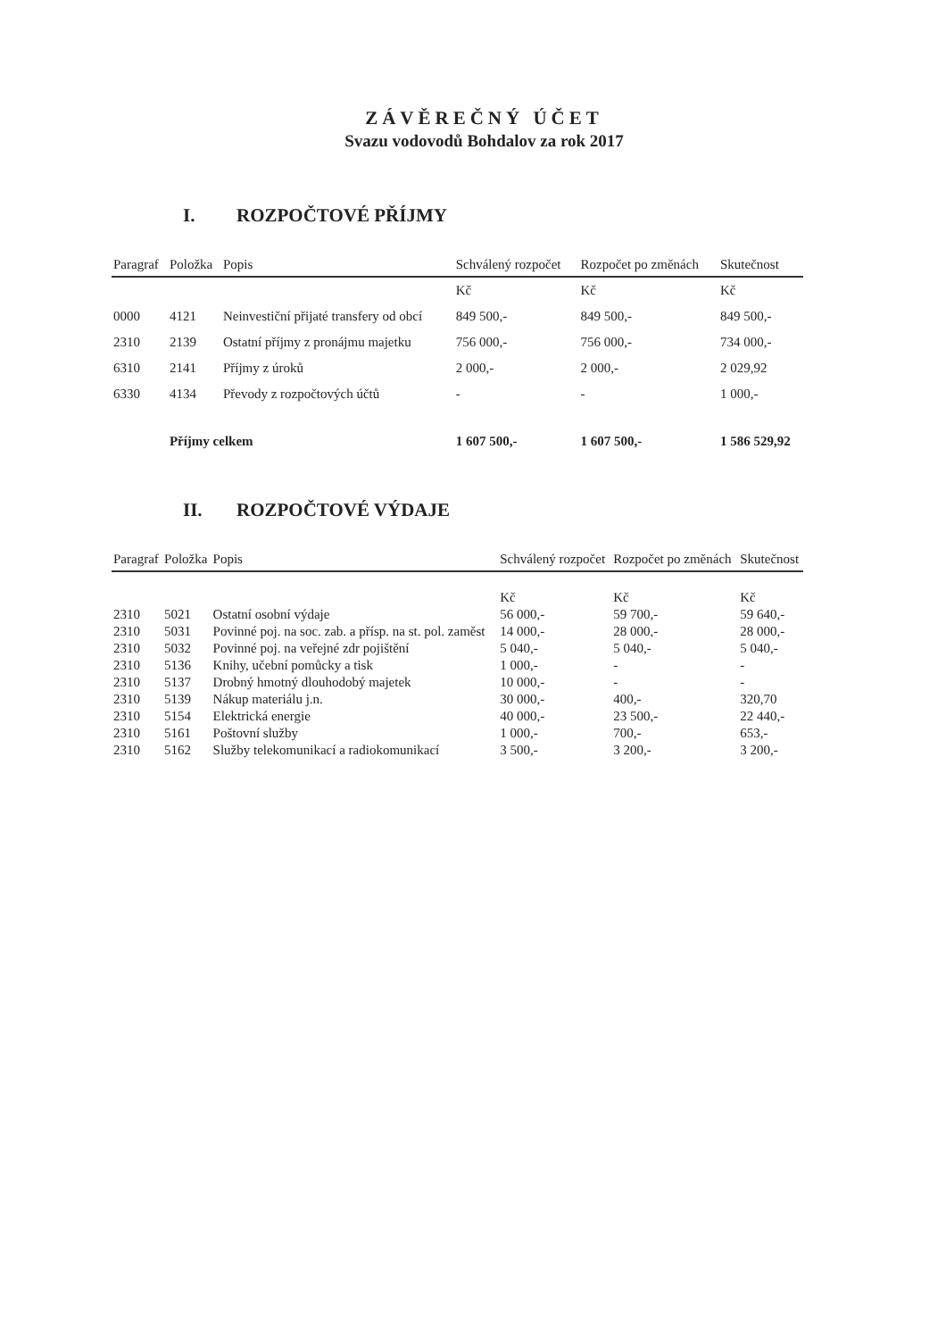ZÁVĚREČNÝ ÚČET
Svazu vodovodů Bohdalov za rok 2017
I. ROZPOČTOVÉ PŘÍJMY
| Paragraf | Položka | Popis | Schválený rozpočet | Rozpočet po změnách | Skutečnost |
| --- | --- | --- | --- | --- | --- |
| | | | Kč | Kč | Kč |
| 0000 | 4121 | Neinvestiční přijaté transfery od obcí | 849 500,- | 849 500,- | 849 500,- |
| 2310 | 2139 | Ostatní příjmy z pronájmu majetku | 756 000,- | 756 000,- | 734 000,- |
| 6310 | 2141 | Příjmy z úroků | 2 000,- | 2 000,- | 2 029,92 |
| 6330 | 4134 | Převody z rozpočtových účtů | - | - | 1 000,- |
| | Příjmy celkem | | 1 607 500,- | 1 607 500,- | 1 586 529,92 |
II. ROZPOČTOVÉ VÝDAJE
| Paragraf | Položka | Popis | Schválený rozpočet | Rozpočet po změnách | Skutečnost |
| --- | --- | --- | --- | --- | --- |
| | | | Kč | Kč | Kč |
| 2310 | 5021 | Ostatní osobní výdaje | 56 000,- | 59 700,- | 59 640,- |
| 2310 | 5031 | Povinné poj. na soc. zab. a přísp. na st. pol. zaměst | 14 000,- | 28 000,- | 28 000,- |
| 2310 | 5032 | Povinné poj. na veřejné zdr pojištění | 5 040,- | 5 040,- | 5 040,- |
| 2310 | 5136 | Knihy, učební pomůcky a tisk | 1 000,- | - | - |
| 2310 | 5137 | Drobný hmotný dlouhodobý majetek | 10 000,- | - | - |
| 2310 | 5139 | Nákup materiálu j.n. | 30 000,- | 400,- | 320,70 |
| 2310 | 5154 | Elektrická energie | 40 000,- | 23 500,- | 22 440,- |
| 2310 | 5161 | Poštovní služby | 1 000,- | 700,- | 653,- |
| 2310 | 5162 | Služby telekomunikací a radiokomunikací | 3 500,- | 3 200,- | 3 200,- |